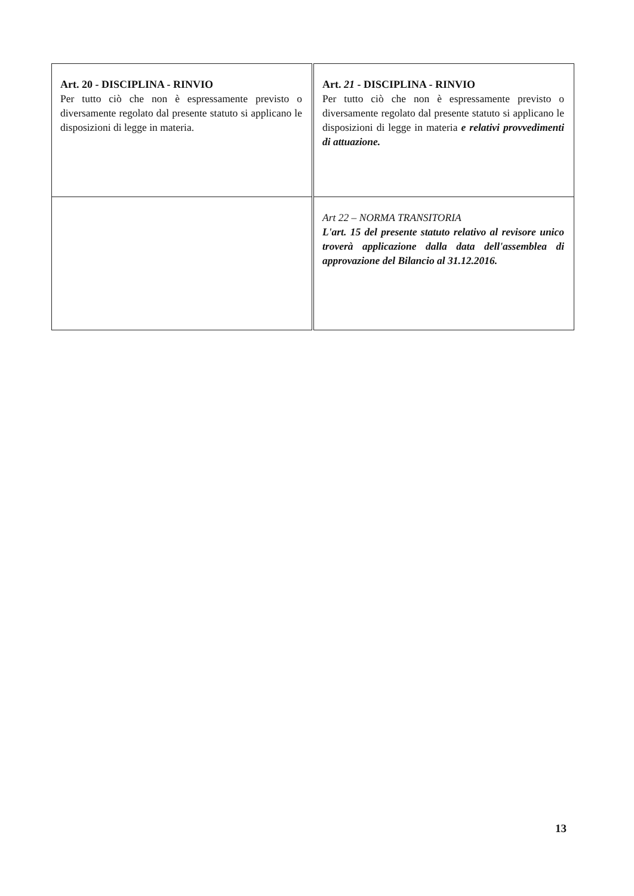| Art. 20 - DISCIPLINA - RINVIO Per tutto ciò che non è espressamente previsto o diversamente regolato dal presente statuto si applicano le disposizioni di legge in materia. | Art. 21 - DISCIPLINA - RINVIO Per tutto ciò che non è espressamente previsto o diversamente regolato dal presente statuto si applicano le disposizioni di legge in materia e relativi provvedimenti di attuazione. |
| | Art 22 – NORMA TRANSITORIA L'art. 15 del presente statuto relativo al revisore unico troverà applicazione dalla data dell'assemblea di approvazione del Bilancio al 31.12.2016. |
13